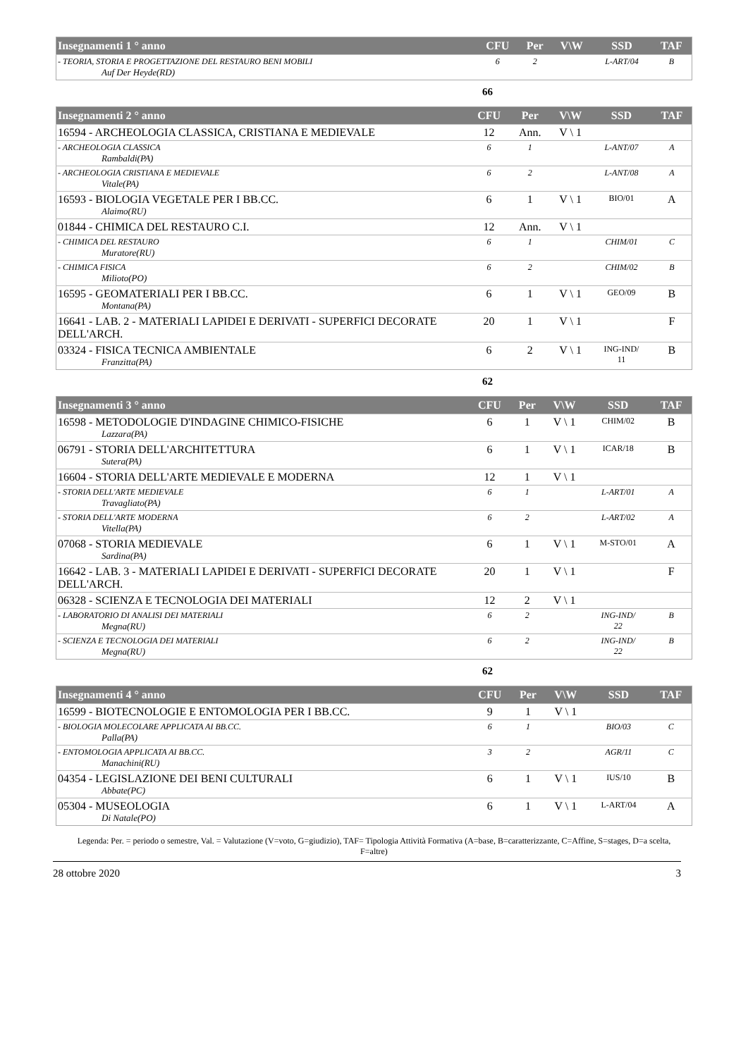| Insegnamenti 1 ° anno | CFU | Per | V\W | SSD | TAF |
| --- | --- | --- | --- | --- | --- |
| - TEORIA, STORIA E PROGETTAZIONE DEL RESTAURO BENI MOBILI Auf Der Heyde(RD) | 6 | 2 | | L-ART/04 | B |
66
| Insegnamenti 2 ° anno | CFU | Per | V\W | SSD | TAF |
| --- | --- | --- | --- | --- | --- |
| 16594 - ARCHEOLOGIA CLASSICA, CRISTIANA E MEDIEVALE | 12 | Ann. | V \ 1 | | |
| - ARCHEOLOGIA CLASSICA Rambaldi(PA) | 6 | 1 | | L-ANT/07 | A |
| - ARCHEOLOGIA CRISTIANA E MEDIEVALE Vitale(PA) | 6 | 2 | | L-ANT/08 | A |
| 16593 - BIOLOGIA VEGETALE PER I BB.CC. Alaimo(RU) | 6 | 1 | V \ 1 | BIO/01 | A |
| 01844 - CHIMICA DEL RESTAURO C.I. | 12 | Ann. | V \ 1 | | |
| - CHIMICA DEL RESTAURO Muratore(RU) | 6 | 1 | | CHIM/01 | C |
| - CHIMICA FISICA Milioto(PO) | 6 | 2 | | CHIM/02 | B |
| 16595 - GEOMATERIALI PER I BB.CC. Montana(PA) | 6 | 1 | V \ 1 | GEO/09 | B |
| 16641 - LAB. 2 - MATERIALI LAPIDEI E DERIVATI - SUPERFICI DECORATE DELL'ARCH. | 20 | 1 | V \ 1 | | F |
| 03324 - FISICA TECNICA AMBIENTALE Franzitta(PA) | 6 | 2 | V \ 1 | ING-IND/ 11 | B |
62
| Insegnamenti 3 ° anno | CFU | Per | V\W | SSD | TAF |
| --- | --- | --- | --- | --- | --- |
| 16598 - METODOLOGIE D'INDAGINE CHIMICO-FISICHE Lazzara(PA) | 6 | 1 | V \ 1 | CHIM/02 | B |
| 06791 - STORIA DELL'ARCHITETTURA Sutera(PA) | 6 | 1 | V \ 1 | ICAR/18 | B |
| 16604 - STORIA DELL'ARTE MEDIEVALE E MODERNA | 12 | 1 | V \ 1 | | |
| - STORIA DELL'ARTE MEDIEVALE Travagliato(PA) | 6 | 1 | | L-ART/01 | A |
| - STORIA DELL'ARTE MODERNA Vitella(PA) | 6 | 2 | | L-ART/02 | A |
| 07068 - STORIA MEDIEVALE Sardina(PA) | 6 | 1 | V \ 1 | M-STO/01 | A |
| 16642 - LAB. 3 - MATERIALI LAPIDEI E DERIVATI - SUPERFICI DECORATE DELL'ARCH. | 20 | 1 | V \ 1 | | F |
| 06328 - SCIENZA E TECNOLOGIA DEI MATERIALI | 12 | 2 | V \ 1 | | |
| - LABORATORIO DI ANALISI DEI MATERIALI Megna(RU) | 6 | 2 | | ING-IND/ 22 | B |
| - SCIENZA E TECNOLOGIA DEI MATERIALI Megna(RU) | 6 | 2 | | ING-IND/ 22 | B |
62
| Insegnamenti 4 ° anno | CFU | Per | V\W | SSD | TAF |
| --- | --- | --- | --- | --- | --- |
| 16599 - BIOTECNOLOGIE E ENTOMOLOGIA PER I BB.CC. | 9 | 1 | V \ 1 | | |
| - BIOLOGIA MOLECOLARE APPLICATA AI BB.CC. Palla(PA) | 6 | 1 | | BIO/03 | C |
| - ENTOMOLOGIA APPLICATA AI BB.CC. Manachini(RU) | 3 | 2 | | AGR/11 | C |
| 04354 - LEGISLAZIONE DEI BENI CULTURALI Abbate(PC) | 6 | 1 | V \ 1 | IUS/10 | B |
| 05304 - MUSEOLOGIA Di Natale(PO) | 6 | 1 | V \ 1 | L-ART/04 | A |
Legenda: Per. = periodo o semestre, Val. = Valutazione (V=voto, G=giudizio), TAF= Tipologia Attività Formativa (A=base, B=caratterizzante, C=Affine, S=stages, D=a scelta, F=altre)
28 ottobre 2020 3